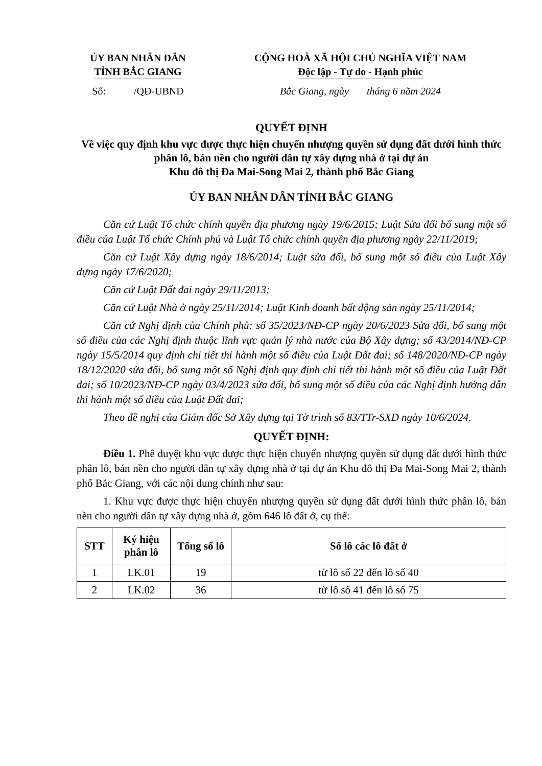ỦY BAN NHÂN DÂN
TỈNH BẮC GIANG
Số: /QĐ-UBND
CỘNG HOÀ XÃ HỘI CHỦ NGHĨA VIỆT NAM
Độc lập - Tự do - Hạnh phúc
Bắc Giang, ngày tháng 6 năm 2024
QUYẾT ĐỊNH
Về việc quy định khu vực được thực hiện chuyển nhượng quyền sử dụng đất dưới hình thức phân lô, bán nền cho người dân tự xây dựng nhà ở tại dự án
Khu đô thị Đa Mai-Song Mai 2, thành phố Bắc Giang
ỦY BAN NHÂN DÂN TỈNH BẮC GIANG
Căn cứ Luật Tổ chức chính quyền địa phương ngày 19/6/2015; Luật Sửa đổi bổ sung một số điều của Luật Tổ chức Chính phủ và Luật Tổ chức chính quyền địa phương ngày 22/11/2019;
Căn cứ Luật Xây dựng ngày 18/6/2014; Luật sửa đổi, bổ sung một số điều của Luật Xây dựng ngày 17/6/2020;
Căn cứ Luật Đất đai ngày 29/11/2013;
Căn cứ Luật Nhà ở ngày 25/11/2014; Luật Kinh doanh bất động sản ngày 25/11/2014;
Căn cứ Nghị định của Chính phủ: số 35/2023/NĐ-CP ngày 20/6/2023 Sửa đổi, bổ sung một số điều của các Nghị định thuộc lĩnh vực quản lý nhà nước của Bộ Xây dựng; số 43/2014/NĐ-CP ngày 15/5/2014 quy định chi tiết thi hành một số điều của Luật Đất đai; số 148/2020/NĐ-CP ngày 18/12/2020 sửa đổi, bổ sung một số Nghị định quy định chi tiết thi hành một số điều của Luật Đất đai; số 10/2023/NĐ-CP ngày 03/4/2023 sửa đổi, bổ sung một số điều của các Nghị định hướng dẫn thi hành một số điều của Luật Đất đai;
Theo đề nghị của Giám đốc Sở Xây dựng tại Tờ trình số 83/TTr-SXD ngày 10/6/2024.
QUYẾT ĐỊNH:
Điều 1. Phê duyệt khu vực được thực hiện chuyển nhượng quyền sử dụng đất dưới hình thức phân lô, bán nền cho người dân tự xây dựng nhà ở tại dự án Khu đô thị Đa Mai-Song Mai 2, thành phố Bắc Giang, với các nội dung chính như sau:
1. Khu vực được thực hiện chuyển nhượng quyền sử dụng đất dưới hình thức phân lô, bán nền cho người dân tự xây dựng nhà ở, gồm 646 lô đất ở, cụ thể:
| STT | Ký hiệu phân lô | Tổng số lô | Số lô các lô đất ở |
| --- | --- | --- | --- |
| 1 | LK.01 | 19 | từ lô số 22 đến lô số 40 |
| 2 | LK.02 | 36 | từ lô số 41 đến lô số 75 |